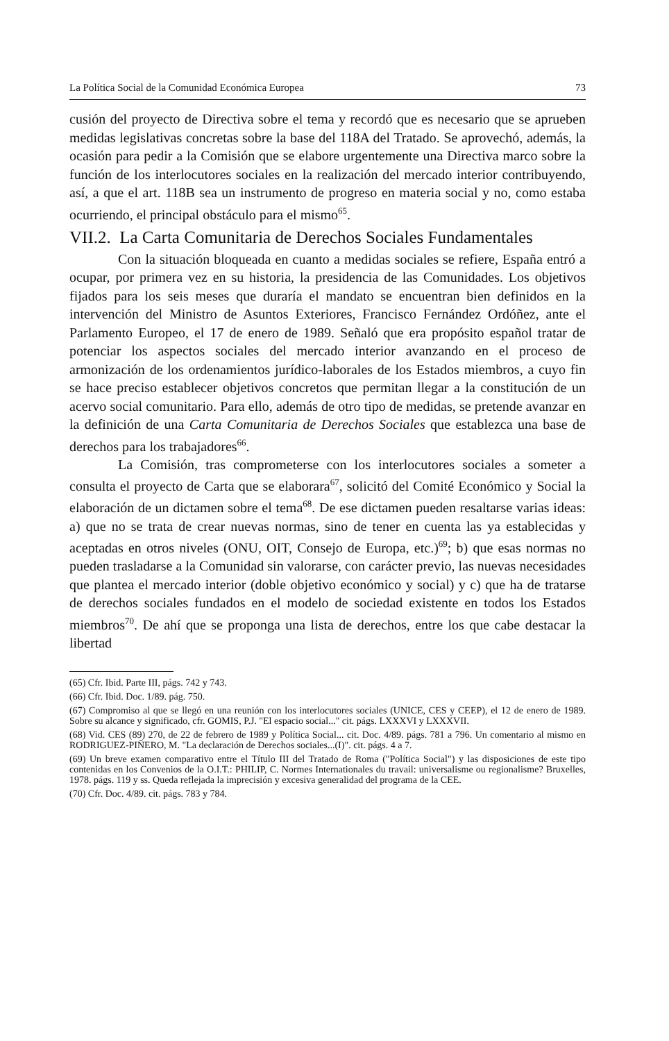La Política Social de la Comunidad Económica Europea 73
cusión del proyecto de Directiva sobre el tema y recordó que es necesario que se aprueben medidas legislativas concretas sobre la base del 118A del Tratado. Se aprovechó, además, la ocasión para pedir a la Comisión que se elabore urgentemente una Directiva marco sobre la función de los interlocutores sociales en la realización del mercado interior contribuyendo, así, a que el art. 118B sea un instrumento de progreso en materia social y no, como estaba ocurriendo, el principal obstáculo para el mismo<sup>65</sup>.
VII.2. La Carta Comunitaria de Derechos Sociales Fundamentales
Con la situación bloqueada en cuanto a medidas sociales se refiere, España entró a ocupar, por primera vez en su historia, la presidencia de las Comunidades. Los objetivos fijados para los seis meses que duraría el mandato se encuentran bien definidos en la intervención del Ministro de Asuntos Exteriores, Francisco Fernández Ordóñez, ante el Parlamento Europeo, el 17 de enero de 1989. Señaló que era propósito español tratar de potenciar los aspectos sociales del mercado interior avanzando en el proceso de armonización de los ordenamientos jurídico-laborales de los Estados miembros, a cuyo fin se hace preciso establecer objetivos concretos que permitan llegar a la constitución de un acervo social comunitario. Para ello, además de otro tipo de medidas, se pretende avanzar en la definición de una Carta Comunitaria de Derechos Sociales que establezca una base de derechos para los trabajadores<sup>66</sup>.
La Comisión, tras comprometerse con los interlocutores sociales a someter a consulta el proyecto de Carta que se elaborara<sup>67</sup>, solicitó del Comité Económico y Social la elaboración de un dictamen sobre el tema<sup>68</sup>. De ese dictamen pueden resaltarse varias ideas: a) que no se trata de crear nuevas normas, sino de tener en cuenta las ya establecidas y aceptadas en otros niveles (ONU, OIT, Consejo de Europa, etc.)<sup>69</sup>; b) que esas normas no pueden trasladarse a la Comunidad sin valorarse, con carácter previo, las nuevas necesidades que plantea el mercado interior (doble objetivo económico y social) y c) que ha de tratarse de derechos sociales fundados en el modelo de sociedad existente en todos los Estados miembros<sup>70</sup>. De ahí que se proponga una lista de derechos, entre los que cabe destacar la libertad
(65) Cfr. Ibid. Parte III, págs. 742 y 743.
(66) Cfr. Ibid. Doc. 1/89. pág. 750.
(67) Compromiso al que se llegó en una reunión con los interlocutores sociales (UNICE, CES y CEEP), el 12 de enero de 1989. Sobre su alcance y significado, cfr. GOMIS, P.J. "El espacio social..." cit. págs. LXXXVI y LXXXVII.
(68) Vid. CES (89) 270, de 22 de febrero de 1989 y Política Social... cit. Doc. 4/89. págs. 781 a 796. Un comentario al mismo en RODRIGUEZ-PIÑERO, M. "La declaración de Derechos sociales...(I)". cit. págs. 4 a 7.
(69) Un breve examen comparativo entre el Título III del Tratado de Roma ("Política Social") y las disposiciones de este tipo contenidas en los Convenios de la O.I.T.: PHILIP, C. Normes Internationales du travail: universalisme ou regionalisme? Bruxelles, 1978. págs. 119 y ss. Queda reflejada la imprecisión y excesiva generalidad del programa de la CEE.
(70) Cfr. Doc. 4/89. cit. págs. 783 y 784.